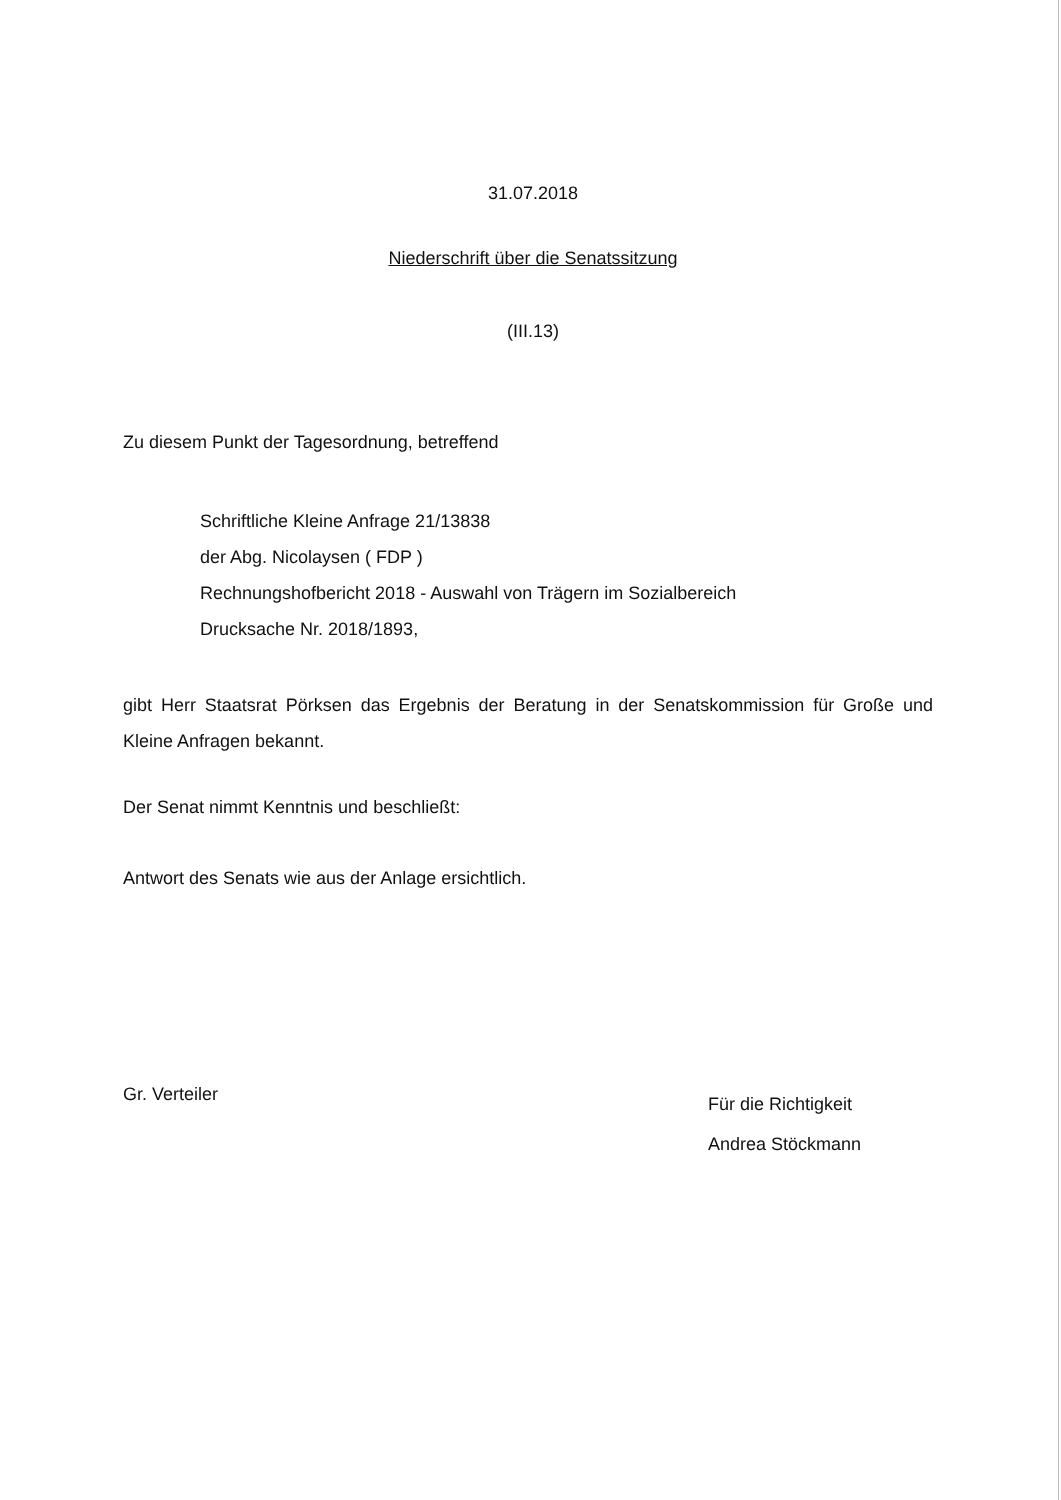31.07.2018
Niederschrift über die Senatssitzung
(III.13)
Zu diesem Punkt der Tagesordnung, betreffend
Schriftliche Kleine Anfrage 21/13838
der Abg. Nicolaysen ( FDP )
Rechnungshofbericht 2018 - Auswahl von Trägern im Sozialbereich
Drucksache Nr. 2018/1893,
gibt Herr Staatsrat Pörksen das Ergebnis der Beratung in der Senatskommission für Große und Kleine Anfragen bekannt.
Der Senat nimmt Kenntnis und beschließt:
Antwort des Senats wie aus der Anlage ersichtlich.
Gr. Verteiler
Für die Richtigkeit
Andrea Stöckmann